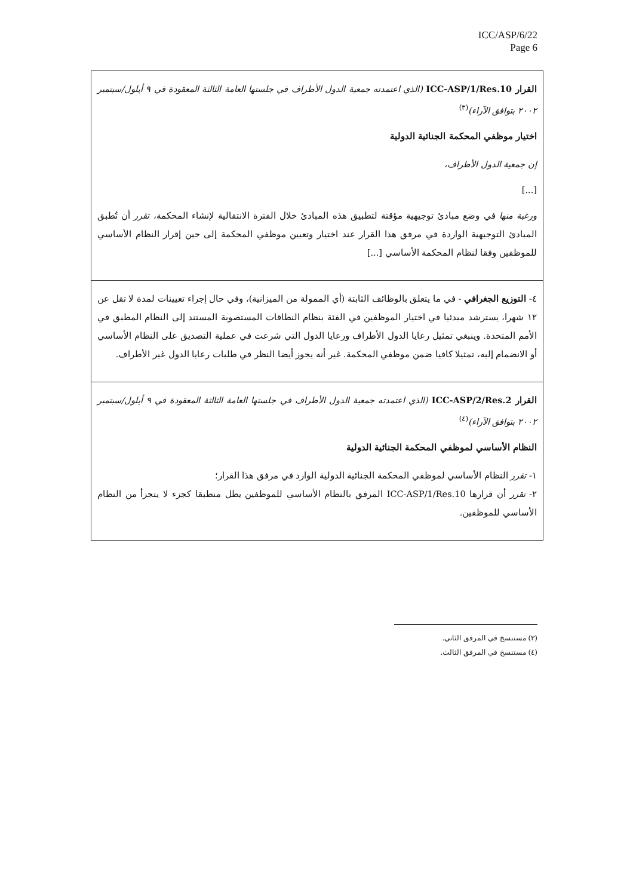ICC/ASP/6/22
Page 6
القرار ICC-ASP/1/Res.10 (الذي اعتمدته جمعية الدول الأطراف في جلستها العامة الثالثة المعقودة في ٩ أيلول/سبتمبر ٢٠٠٢ بتوافق الآراء)<sup>(٣)</sup>
اختيار موظفي المحكمة الجنائية الدولية
إن جمعية الدول الأطراف،
[...]
ورغبة منها في وضع مبادئ توجيهية مؤقتة لتطبيق هذه المبادئ خلال الفترة الانتقالية لإنشاء المحكمة، تقرر أن تُطبق المبادئ التوجيهية الواردة في مرفق هذا القرار عند اختيار وتعيين موظفي المحكمة إلى حين إقرار النظام الأساسي للموظفين وفقا لنظام المحكمة الأساسي [...]
٤- التوزيع الجغرافي - في ما يتعلق بالوظائف الثابتة (أي الممولة من الميزانية)، وفي حال إجراء تعيينات لمدة لا تقل عن ١٢ شهرا، يسترشد مبدئيا في اختيار الموظفين في الفئة بنظام النطاقات المستصوبة المستند إلى النظام المطبق في الأمم المتحدة. وينبغي تمثيل رعايا الدول الأطراف ورعايا الدول التي شرعت في عملية التصديق على النظام الأساسي أو الانضمام إليه، تمثيلا كافيا ضمن موظفي المحكمة. غير أنه يجوز أيضا النظر في طلبات رعايا الدول غير الأطراف.
القرار ICC-ASP/2/Res.2 (الذي اعتمدته جمعية الدول الأطراف في جلستها العامة الثالثة المعقودة في ٩ أيلول/سبتمبر ٢٠٠٢ بتوافق الآراء)<sup>(٤)</sup>
النظام الأساسي لموظفي المحكمة الجنائية الدولية
١- تقرر النظام الأساسي لموظفي المحكمة الجنائية الدولية الوارد في مرفق هذا القرار؛
٢- تقرر أن قرارها ICC-ASP/1/Res.10 المرفق بالنظام الأساسي للموظفين يظل منطبقا كجزء لا يتجزأ من النظام الأساسي للموظفين.
(٣) مستنسخ في المرفق الثاني.
(٤) مستنسخ في المرفق الثالث.